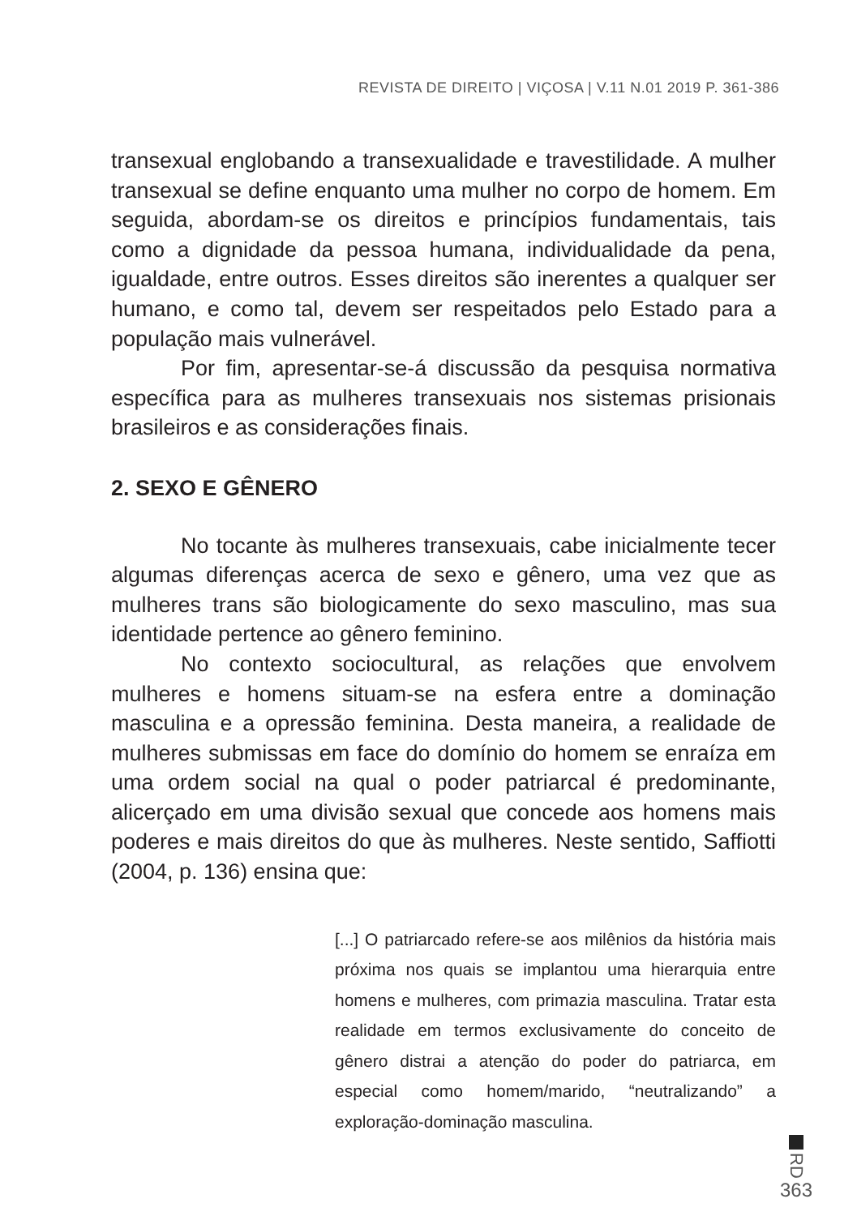REVISTA DE DIREITO | VIÇOSA | V.11 N.01 2019 P. 361-386
transexual englobando a transexualidade e travestilidade. A mulher transexual se define enquanto uma mulher no corpo de homem. Em seguida, abordam-se os direitos e princípios fundamentais, tais como a dignidade da pessoa humana, individualidade da pena, igualdade, entre outros. Esses direitos são inerentes a qualquer ser humano, e como tal, devem ser respeitados pelo Estado para a população mais vulnerável.
Por fim, apresentar-se-á discussão da pesquisa normativa específica para as mulheres transexuais nos sistemas prisionais brasileiros e as considerações finais.
2. SEXO E GÊNERO
No tocante às mulheres transexuais, cabe inicialmente tecer algumas diferenças acerca de sexo e gênero, uma vez que as mulheres trans são biologicamente do sexo masculino, mas sua identidade pertence ao gênero feminino.
No contexto sociocultural, as relações que envolvem mulheres e homens situam-se na esfera entre a dominação masculina e a opressão feminina. Desta maneira, a realidade de mulheres submissas em face do domínio do homem se enraíza em uma ordem social na qual o poder patriarcal é predominante, alicerçado em uma divisão sexual que concede aos homens mais poderes e mais direitos do que às mulheres. Neste sentido, Saffiotti (2004, p. 136) ensina que:
[...] O patriarcado refere-se aos milênios da história mais próxima nos quais se implantou uma hierarquia entre homens e mulheres, com primazia masculina. Tratar esta realidade em termos exclusivamente do conceito de gênero distrai a atenção do poder do patriarca, em especial como homem/marido, “neutralizando” a exploração-dominação masculina.
RD
363